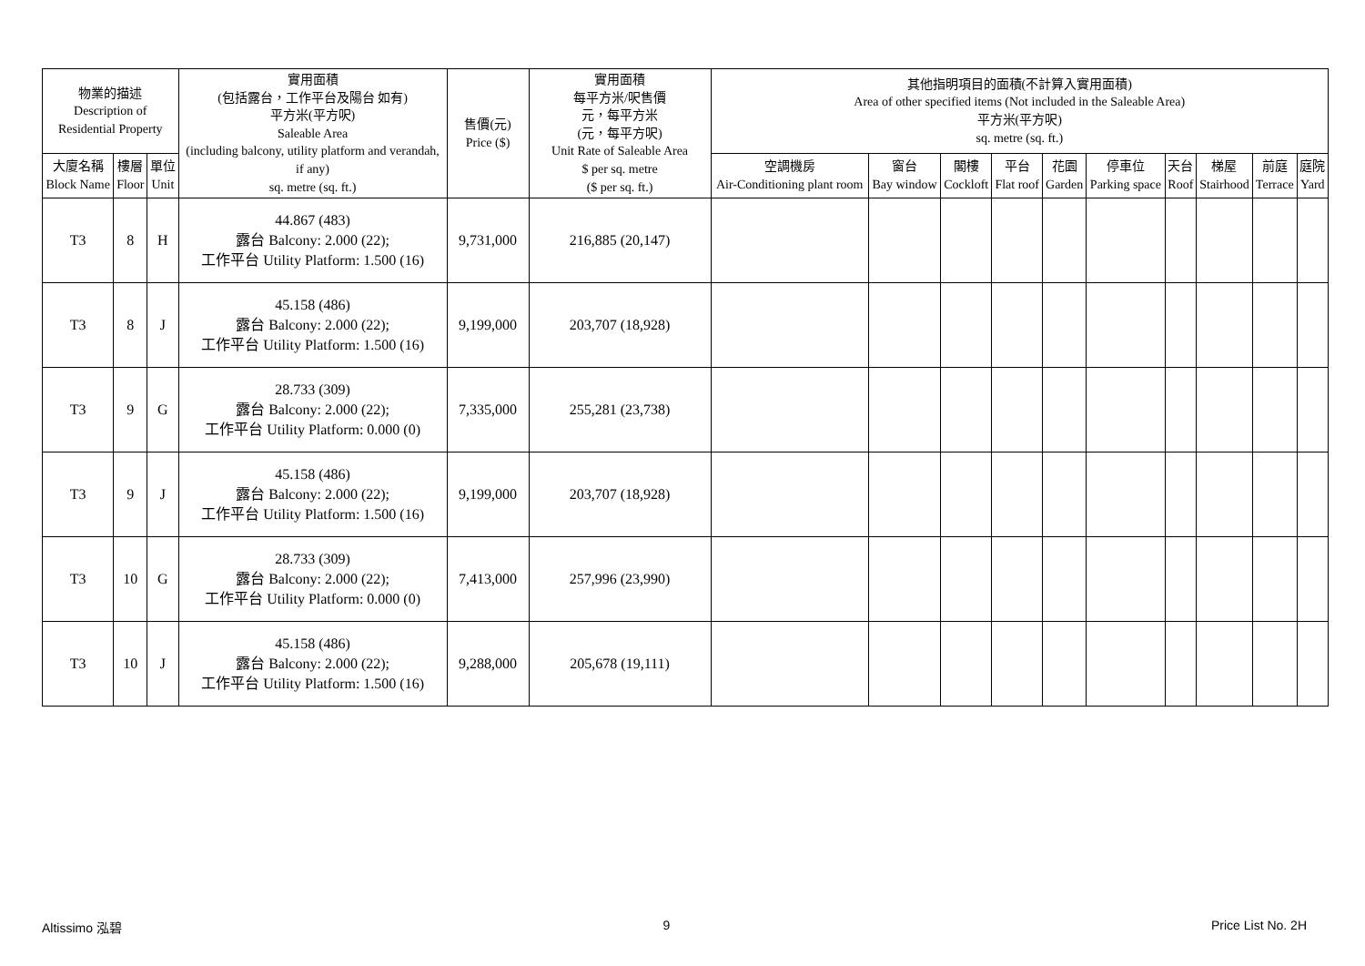| 物業的描述 Description of Residential Property | | | 實用面積 (包括露台，工作平台及陽台 如有) 平方米(平方呎) Saleable Area (including balcony, utility platform and verandah, if any) sq. metre (sq. ft.) | 售價(元) Price ($) | 實用面積 每平方米/呎售價 元，每平方米 (元，每平方呎) Unit Rate of Saleable Area $ per sq. metre ($ per sq. ft.) | 其他指明項目的面積(不計算入實用面積) Area of other specified items (Not included in the Saleable Area) 平方米(平方呎) sq. metre (sq. ft.) | | | | | | | | | |
| --- | --- | --- | --- | --- | --- | --- | --- | --- | --- | --- | --- | --- | --- | --- | --- |
| 大廈名稱 Block Name | 樓層 Floor | 單位 Unit | | | | 空調機房 Air-Conditioning plant room | 窗台 Bay window | 閣樓 Cockloft | 平台 Flat roof | 花園 Garden | 停車位 Parking space | 天台 Roof | 梯屋 Stairhood | 前庭 Terrace | 庭院 Yard |
| T3 | 8 | H | 44.867 (483) 露台 Balcony: 2.000 (22); 工作平台 Utility Platform: 1.500 (16) | 9,731,000 | 216,885 (20,147) | | | | | | | | | | |
| T3 | 8 | J | 45.158 (486) 露台 Balcony: 2.000 (22); 工作平台 Utility Platform: 1.500 (16) | 9,199,000 | 203,707 (18,928) | | | | | | | | | | |
| T3 | 9 | G | 28.733 (309) 露台 Balcony: 2.000 (22); 工作平台 Utility Platform: 0.000 (0) | 7,335,000 | 255,281 (23,738) | | | | | | | | | | |
| T3 | 9 | J | 45.158 (486) 露台 Balcony: 2.000 (22); 工作平台 Utility Platform: 1.500 (16) | 9,199,000 | 203,707 (18,928) | | | | | | | | | | |
| T3 | 10 | G | 28.733 (309) 露台 Balcony: 2.000 (22); 工作平台 Utility Platform: 0.000 (0) | 7,413,000 | 257,996 (23,990) | | | | | | | | | | |
| T3 | 10 | J | 45.158 (486) 露台 Balcony: 2.000 (22); 工作平台 Utility Platform: 1.500 (16) | 9,288,000 | 205,678 (19,111) | | | | | | | | | | |
Altissimo 泓碧 9 Price List No. 2H